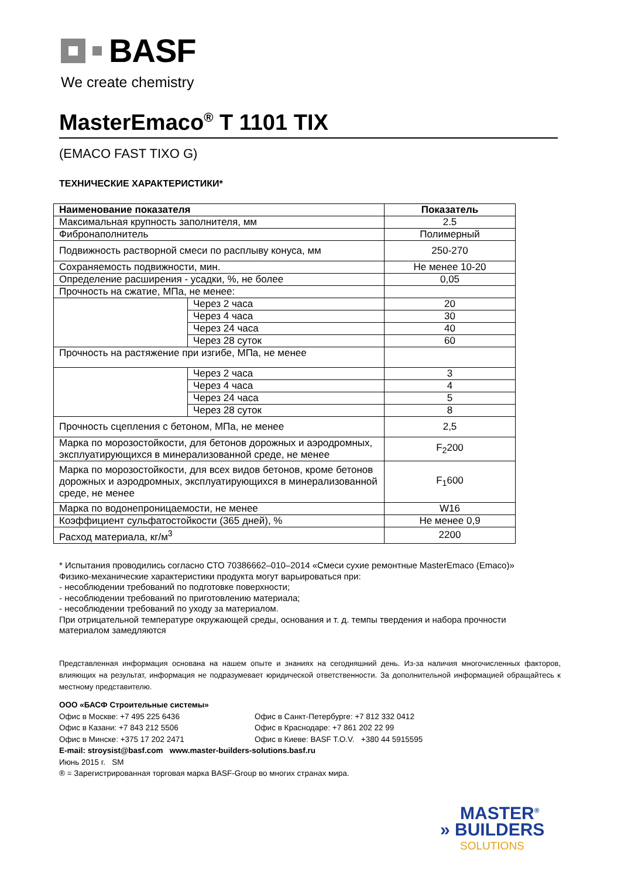BASF
We create chemistry
MasterEmaco<sup>®</sup> T 1101 TIX
(EMACO FAST TIXO G)
ТЕХНИЧЕСКИЕ ХАРАКТЕРИСТИКИ*
| Наименование показателя | | Показатель |
| --- | --- | --- |
| Максимальная крупность заполнителя, мм | | 2.5 |
| Фибронаполнитель | | Полимерный |
| Подвижность растворной смеси по расплыву конуса, мм | | 250-270 |
| Сохраняемость подвижности, мин. | | Не менее 10-20 |
| Определение расширения - усадки, %, не более | | 0,05 |
| Прочность на сжатие, МПа, не менее: | | |
| | Через 2 часа | 20 |
| | Через 4 часа | 30 |
| | Через 24 часа | 40 |
| | Через 28 суток | 60 |
| Прочность на растяжение при изгибе, МПа, не менее | | |
| | Через 2 часа | 3 |
| | Через 4 часа | 4 |
| | Через 24 часа | 5 |
| | Через 28 суток | 8 |
| Прочность сцепления с бетоном, МПа, не менее | | 2,5 |
| Марка по морозостойкости, для бетонов дорожных и аэродромных, эксплуатирующихся в минерализованной среде, не менее | | F<sub>2</sub>200 |
| Марка по морозостойкости, для всех видов бетонов, кроме бетонов дорожных и аэродромных, эксплуатирующихся в минерализованной среде, не менее | | F<sub>1</sub>600 |
| Марка по водонепроницаемости, не менее | | W16 |
| Коэффициент сульфатостойкости (365 дней), % | | Не менее 0,9 |
| Расход материала, кг/м<sup>3</sup> | | 2200 |
* Испытания проводились согласно СТО 70386662–010–2014 «Смеси сухие ремонтные MasterEmaco (Emaco)»
Физико-механические характеристики продукта могут варьироваться при:
- несоблюдении требований по подготовке поверхности;
- несоблюдении требований по приготовлению материала;
- несоблюдении требований по уходу за материалом.
При отрицательной температуре окружающей среды, основания и т. д. темпы твердения и набора прочности
материалом замедляются
Представленная информация основана на нашем опыте и знаниях на сегодняшний день. Из-за наличия многочисленных факторов, влияющих на результат, информация не подразумевает юридической ответственности. За дополнительной информацией обращайтесь к местному представителю.
ООО «БАСФ Строительные системы»
Офис в Москве: +7 495 225 6436 Офис в Санкт-Петербурге: +7 812 332 0412
Офис в Казани: +7 843 212 5506 Офис в Краснодаре: +7 861 202 22 99
Офис в Минске: +375 17 202 2471 Офис в Киеве: BASF T.O.V. +380 44 5915595
E-mail: stroysist@basf.com www.master-builders-solutions.basf.ru
Июнь 2015 г. SM
® = Зарегистрированная торговая марка BASF-Group во многих странах мира.
MASTER<sup>®</sup>
» BUILDERS
SOLUTIONS